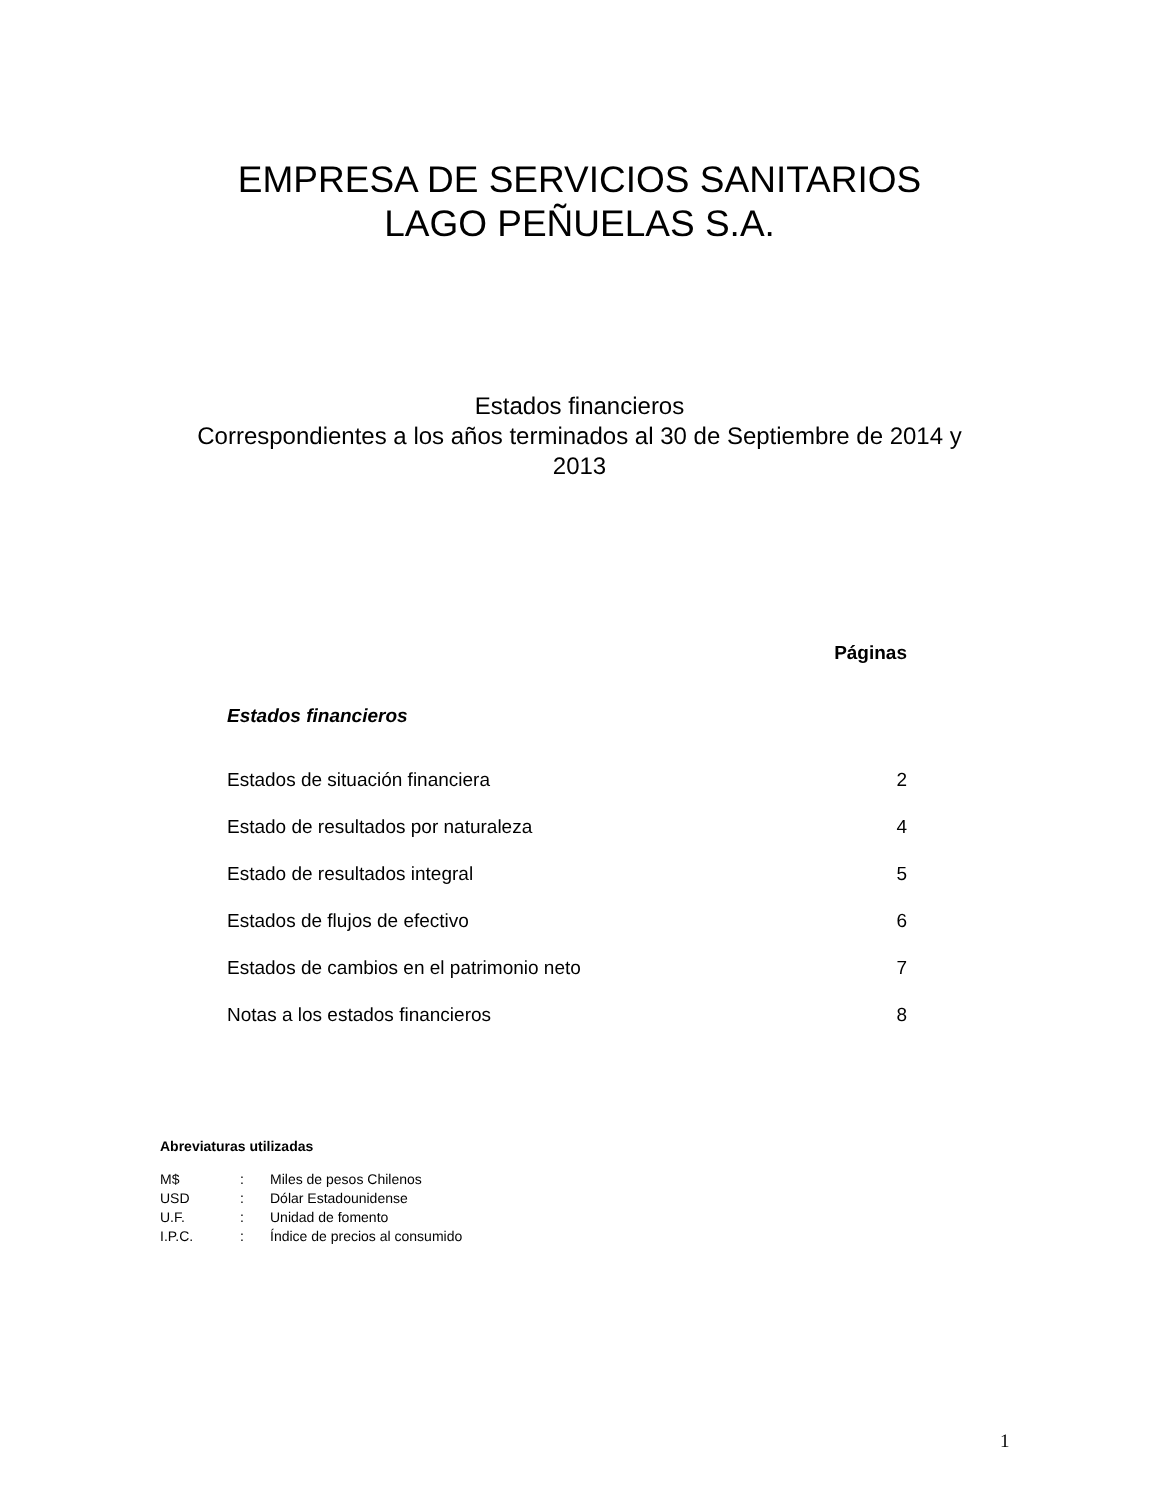EMPRESA DE SERVICIOS SANITARIOS
LAGO PEÑUELAS S.A.
Estados financieros
Correspondientes a los años terminados al 30 de Septiembre de 2014 y
2013
| | Páginas |
| Estados financieros | |
| Estados de situación financiera | 2 |
| Estado de resultados por naturaleza | 4 |
| Estado de resultados integral | 5 |
| Estados de flujos de efectivo | 6 |
| Estados de cambios en el patrimonio neto | 7 |
| Notas a los estados financieros | 8 |
Abreviaturas utilizadas
| M$ | : | Miles de pesos Chilenos |
| USD | : | Dólar Estadounidense |
| U.F. | : | Unidad de fomento |
| I.P.C. | : | Índice de precios al consumido |
1